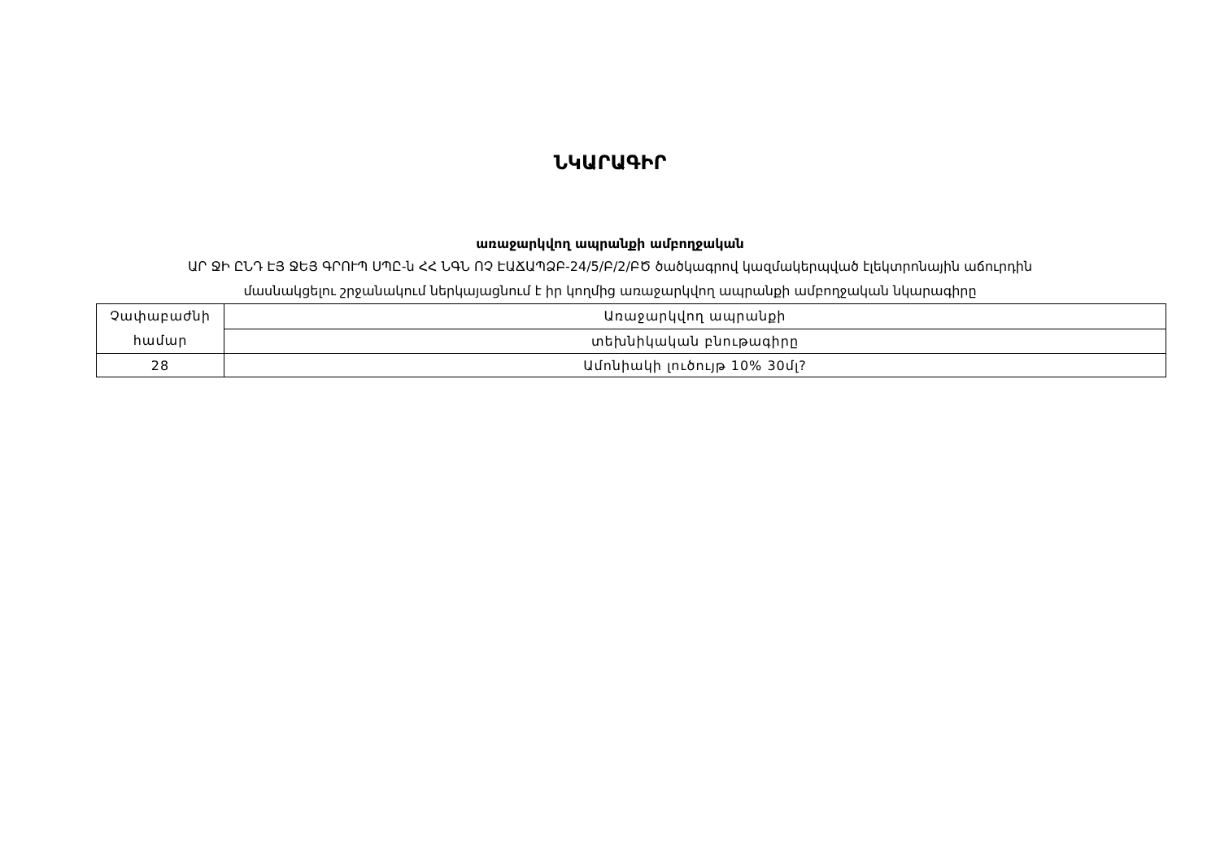ՆԿԱՐԱԳԻՐ
առաջարկվող ապրանքի ամբողջական
ԱՐ ՋԻ ԸՆԴ ԷՅ ՋԵՅ ԳՐՈՒՊ ՍՊԸ-ն ՀՀ ՆԳՆ ՈՉ ԷԱՃԱՊՁԲ-24/5/Բ/2/ԲԾ ծածկագրով կազմակերպված էլեկտրոնային աճուրդին
մասնակցելու շրջանակում ներկայացնում է իր կողմից առաջարկվող ապրանքի ամբողջական նկարագիրը
| Չափաբաժնի համար | Առաջարկվող ապրանքի |
| | տեխնիկական բնութագիրը |
| 28 | Ամոնիակի լուծույթ 10% 30մլ? |